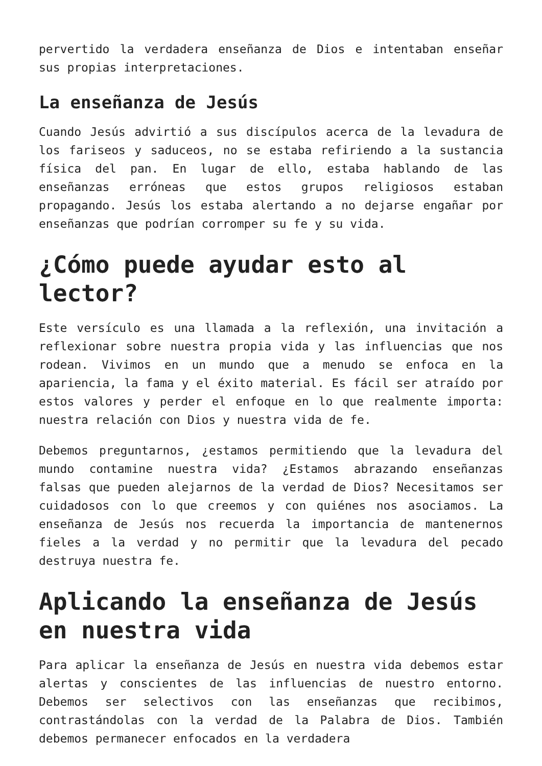pervertido la verdadera enseñanza de Dios e intentaban enseñar sus propias interpretaciones.
La enseñanza de Jesús
Cuando Jesús advirtió a sus discípulos acerca de la levadura de los fariseos y saduceos, no se estaba refiriendo a la sustancia física del pan. En lugar de ello, estaba hablando de las enseñanzas erróneas que estos grupos religiosos estaban propagando. Jesús los estaba alertando a no dejarse engañar por enseñanzas que podrían corromper su fe y su vida.
¿Cómo puede ayudar esto al lector?
Este versículo es una llamada a la reflexión, una invitación a reflexionar sobre nuestra propia vida y las influencias que nos rodean. Vivimos en un mundo que a menudo se enfoca en la apariencia, la fama y el éxito material. Es fácil ser atraído por estos valores y perder el enfoque en lo que realmente importa: nuestra relación con Dios y nuestra vida de fe.
Debemos preguntarnos, ¿estamos permitiendo que la levadura del mundo contamine nuestra vida? ¿Estamos abrazando enseñanzas falsas que pueden alejarnos de la verdad de Dios? Necesitamos ser cuidadosos con lo que creemos y con quiénes nos asociamos. La enseñanza de Jesús nos recuerda la importancia de mantenernos fieles a la verdad y no permitir que la levadura del pecado destruya nuestra fe.
Aplicando la enseñanza de Jesús en nuestra vida
Para aplicar la enseñanza de Jesús en nuestra vida debemos estar alertas y conscientes de las influencias de nuestro entorno. Debemos ser selectivos con las enseñanzas que recibimos, contrastándolas con la verdad de la Palabra de Dios. También debemos permanecer enfocados en la verdadera